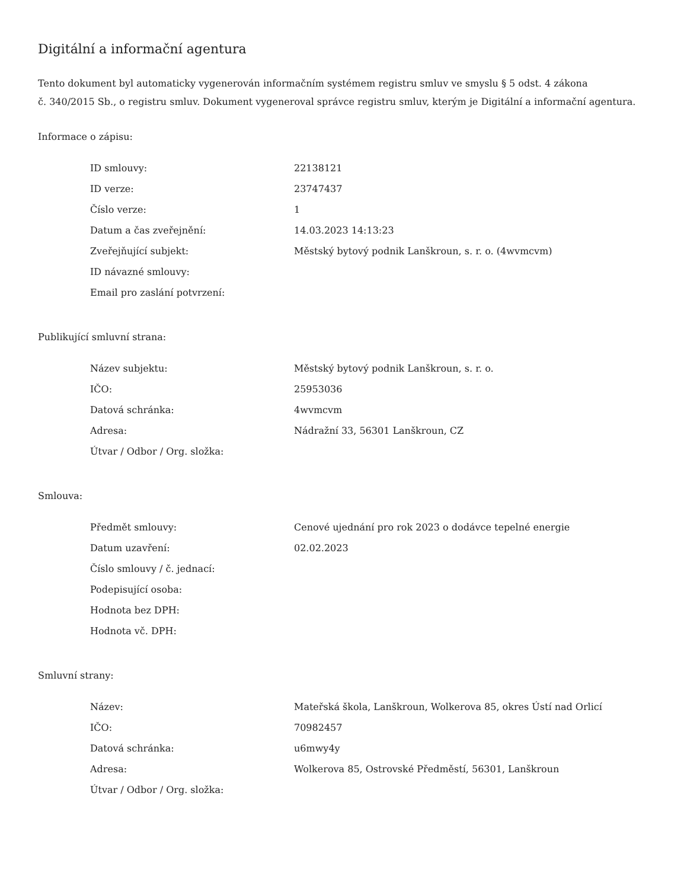Digitální a informační agentura
Tento dokument byl automaticky vygenerován informačním systémem registru smluv ve smyslu § 5 odst. 4 zákona
č. 340/2015 Sb., o registru smluv. Dokument vygeneroval správce registru smluv, kterým je Digitální a informační agentura.
Informace o zápisu:
| ID smlouvy: | 22138121 |
| ID verze: | 23747437 |
| Číslo verze: | 1 |
| Datum a čas zveřejnění: | 14.03.2023 14:13:23 |
| Zveřejňující subjekt: | Městský bytový podnik Lanškroun, s. r. o. (4wvmcvm) |
| ID návazné smlouvy: | |
| Email pro zaslání potvrzení: | |
Publikující smluvní strana:
| Název subjektu: | Městský bytový podnik Lanškroun, s. r. o. |
| IČO: | 25953036 |
| Datová schránka: | 4wvmcvm |
| Adresa: | Nádražní 33, 56301 Lanškroun, CZ |
| Útvar / Odbor / Org. složka: | |
Smlouva:
| Předmět smlouvy: | Cenové ujednání pro rok 2023 o dodávce tepelné energie |
| Datum uzavření: | 02.02.2023 |
| Číslo smlouvy / č. jednací: | |
| Podepisující osoba: | |
| Hodnota bez DPH: | |
| Hodnota vč. DPH: | |
Smluvní strany:
| Název: | Mateřská škola, Lanškroun, Wolkerova 85, okres Ústí nad Orlicí |
| IČO: | 70982457 |
| Datová schránka: | u6mwy4y |
| Adresa: | Wolkerova 85, Ostrovské Předměstí, 56301, Lanškroun |
| Útvar / Odbor / Org. složka: | |